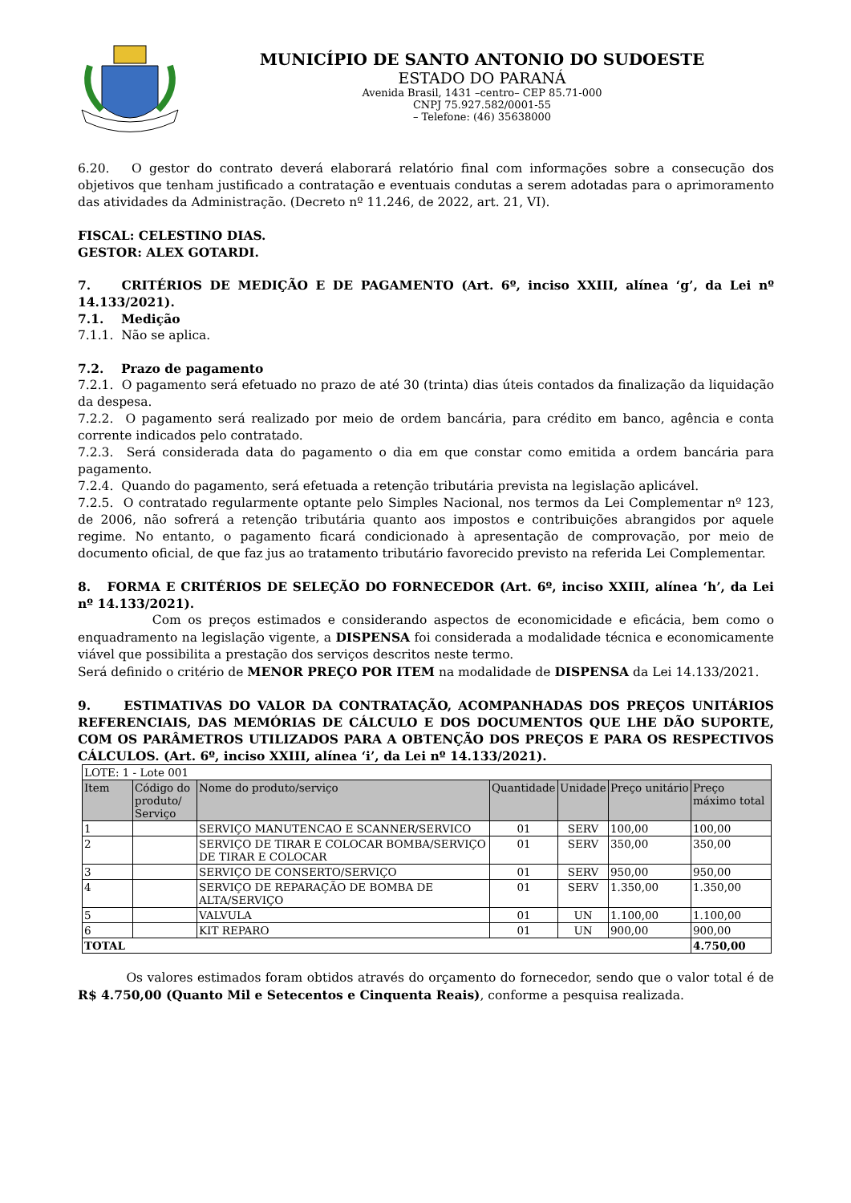MUNICÍPIO DE SANTO ANTONIO DO SUDOESTE
ESTADO DO PARANÁ
Avenida Brasil, 1431 –centro– CEP 85.71-000
CNPJ 75.927.582/0001-55
– Telefone: (46) 35638000
6.20. O gestor do contrato deverá elaborará relatório final com informações sobre a consecução dos objetivos que tenham justificado a contratação e eventuais condutas a serem adotadas para o aprimoramento das atividades da Administração. (Decreto nº 11.246, de 2022, art. 21, VI).
FISCAL: CELESTINO DIAS.
GESTOR: ALEX GOTARDI.
7. CRITÉRIOS DE MEDIÇÃO E DE PAGAMENTO (Art. 6º, inciso XXIII, alínea ‘g’, da Lei nº 14.133/2021).
7.1. Medição
7.1.1. Não se aplica.
7.2. Prazo de pagamento
7.2.1. O pagamento será efetuado no prazo de até 30 (trinta) dias úteis contados da finalização da liquidação da despesa.
7.2.2. O pagamento será realizado por meio de ordem bancária, para crédito em banco, agência e conta corrente indicados pelo contratado.
7.2.3. Será considerada data do pagamento o dia em que constar como emitida a ordem bancária para pagamento.
7.2.4. Quando do pagamento, será efetuada a retenção tributária prevista na legislação aplicável.
7.2.5. O contratado regularmente optante pelo Simples Nacional, nos termos da Lei Complementar nº 123, de 2006, não sofrerá a retenção tributária quanto aos impostos e contribuições abrangidos por aquele regime. No entanto, o pagamento ficará condicionado à apresentação de comprovação, por meio de documento oficial, de que faz jus ao tratamento tributário favorecido previsto na referida Lei Complementar.
8. FORMA E CRITÉRIOS DE SELEÇÃO DO FORNECEDOR (Art. 6º, inciso XXIII, alínea ‘h’, da Lei nº 14.133/2021).
Com os preços estimados e considerando aspectos de economicidade e eficácia, bem como o enquadramento na legislação vigente, a DISPENSA foi considerada a modalidade técnica e economicamente viável que possibilita a prestação dos serviços descritos neste termo.
Será definido o critério de MENOR PREÇO POR ITEM na modalidade de DISPENSA da Lei 14.133/2021.
9. ESTIMATIVAS DO VALOR DA CONTRATAÇÃO, ACOMPANHADAS DOS PREÇOS UNITÁRIOS REFERENCIAIS, DAS MEMÓRIAS DE CÁLCULO E DOS DOCUMENTOS QUE LHE DÃO SUPORTE, COM OS PARÂMETROS UTILIZADOS PARA A OBTENÇÃO DOS PREÇOS E PARA OS RESPECTIVOS CÁLCULOS. (Art. 6º, inciso XXIII, alínea ‘i’, da Lei nº 14.133/2021).
| LOTE: 1 - Lote 001 | | | | | | |
| Item | Código do produto/ Serviço | Nome do produto/serviço | Quantidade | Unidade | Preço unitário | Preço máximo total |
| 1 | | SERVIÇO MANUTENCAO E SCANNER/SERVICO | 01 | SERV | 100,00 | 100,00 |
| 2 | | SERVIÇO DE TIRAR E COLOCAR BOMBA/SERVIÇO DE TIRAR E COLOCAR | 01 | SERV | 350,00 | 350,00 |
| 3 | | SERVIÇO DE CONSERTO/SERVIÇO | 01 | SERV | 950,00 | 950,00 |
| 4 | | SERVIÇO DE REPARAÇÃO DE BOMBA DE ALTA/SERVIÇO | 01 | SERV | 1.350,00 | 1.350,00 |
| 5 | | VALVULA | 01 | UN | 1.100,00 | 1.100,00 |
| 6 | | KIT REPARO | 01 | UN | 900,00 | 900,00 |
| TOTAL | | | | | | 4.750,00 |
Os valores estimados foram obtidos através do orçamento do fornecedor, sendo que o valor total é de R$ 4.750,00 (Quanto Mil e Setecentos e Cinquenta Reais), conforme a pesquisa realizada.